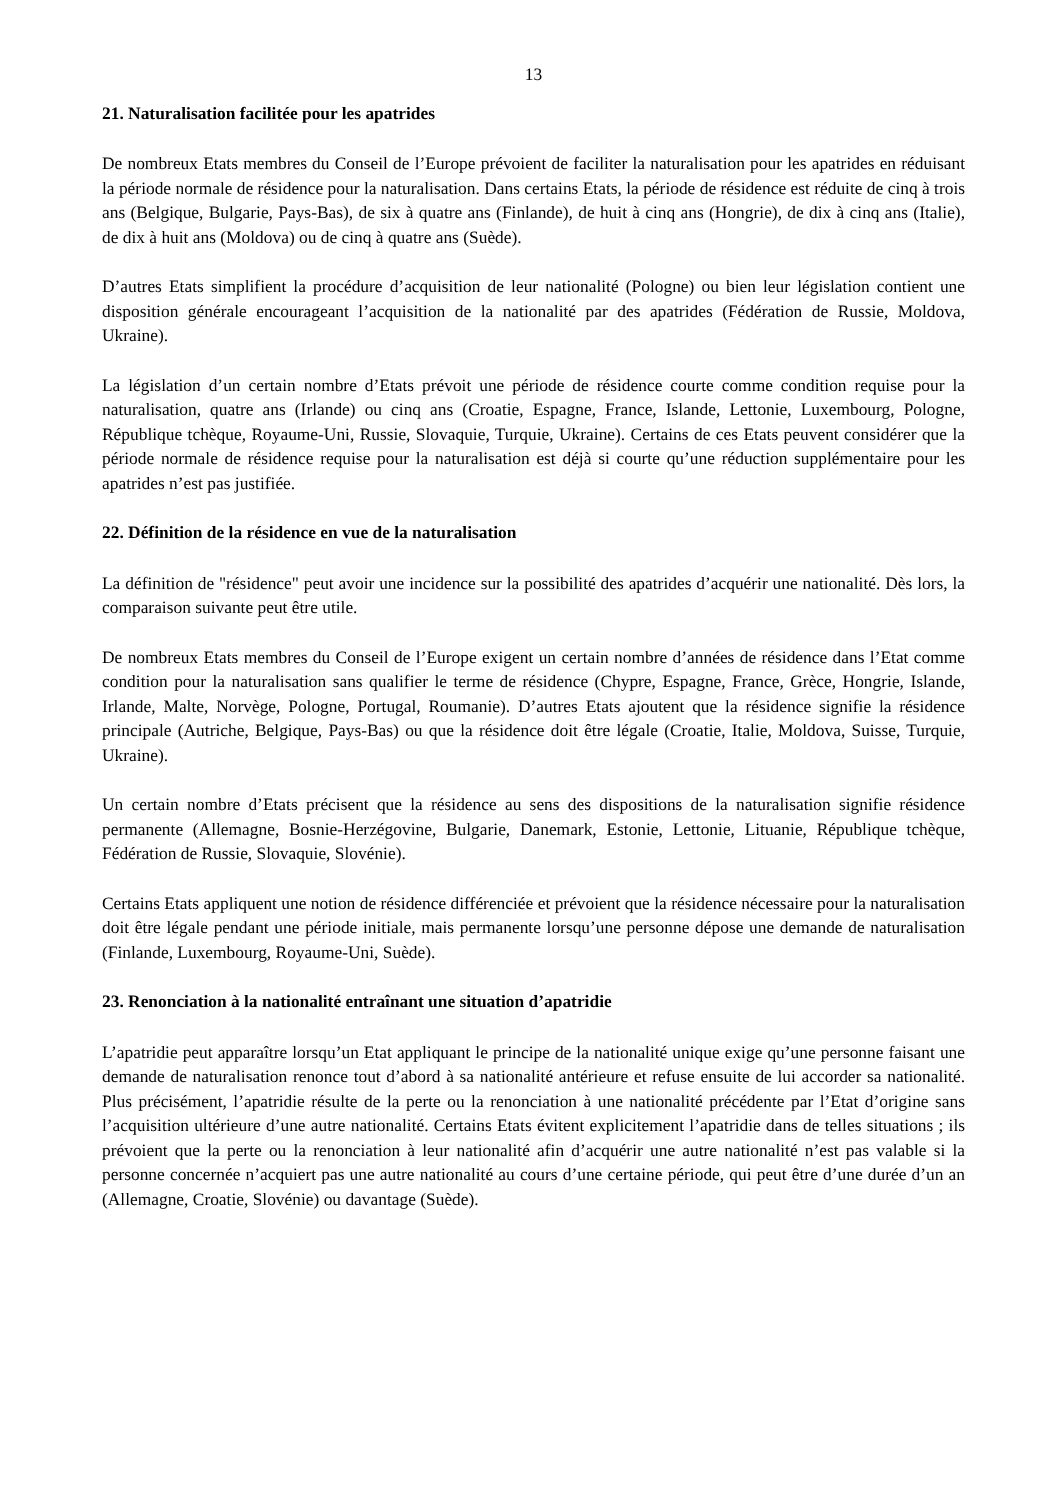13
21. Naturalisation facilitée pour les apatrides
De nombreux Etats membres du Conseil de l’Europe prévoient de faciliter la naturalisation pour les apatrides en réduisant la période normale de résidence pour la naturalisation. Dans certains Etats, la période de résidence est réduite de cinq à trois ans (Belgique, Bulgarie, Pays-Bas), de six à quatre ans (Finlande), de huit à cinq ans (Hongrie), de dix à cinq ans (Italie), de dix à huit ans (Moldova) ou de cinq à quatre ans (Suède).
D’autres Etats simplifient la procédure d’acquisition de leur nationalité (Pologne) ou bien leur législation contient une disposition générale encourageant l’acquisition de la nationalité par des apatrides (Fédération de Russie, Moldova, Ukraine).
La législation d’un certain nombre d’Etats prévoit une période de résidence courte comme condition requise pour la naturalisation, quatre ans (Irlande) ou cinq ans (Croatie, Espagne, France, Islande, Lettonie, Luxembourg, Pologne, République tchèque, Royaume-Uni, Russie, Slovaquie, Turquie, Ukraine). Certains de ces Etats peuvent considérer que la période normale de résidence requise pour la naturalisation est déjà si courte qu’une réduction supplémentaire pour les apatrides n’est pas justifiée.
22. Définition de la résidence en vue de la naturalisation
La définition de "résidence" peut avoir une incidence sur la possibilité des apatrides d’acquérir une nationalité. Dès lors, la comparaison suivante peut être utile.
De nombreux Etats membres du Conseil de l’Europe exigent un certain nombre d’années de résidence dans l’Etat comme condition pour la naturalisation sans qualifier le terme de résidence (Chypre, Espagne, France, Grèce, Hongrie, Islande, Irlande, Malte, Norvège, Pologne, Portugal, Roumanie). D’autres Etats ajoutent que la résidence signifie la résidence principale (Autriche, Belgique, Pays-Bas) ou que la résidence doit être légale (Croatie, Italie, Moldova, Suisse, Turquie, Ukraine).
Un certain nombre d’Etats précisent que la résidence au sens des dispositions de la naturalisation signifie résidence permanente (Allemagne, Bosnie-Herzégovine, Bulgarie, Danemark, Estonie, Lettonie, Lituanie, République tchèque, Fédération de Russie, Slovaquie, Slovénie).
Certains Etats appliquent une notion de résidence différenciée et prévoient que la résidence nécessaire pour la naturalisation doit être légale pendant une période initiale, mais permanente lorsqu’une personne dépose une demande de naturalisation (Finlande, Luxembourg, Royaume-Uni, Suède).
23. Renonciation à la nationalité entraînant une situation d’apatridie
L’apatridie peut apparaître lorsqu’un Etat appliquant le principe de la nationalité unique exige qu’une personne faisant une demande de naturalisation renonce tout d’abord à sa nationalité antérieure et refuse ensuite de lui accorder sa nationalité. Plus précisément, l’apatridie résulte de la perte ou la renonciation à une nationalité précédente par l’Etat d’origine sans l’acquisition ultérieure d’une autre nationalité. Certains Etats évitent explicitement l’apatridie dans de telles situations ; ils prévoient que la perte ou la renonciation à leur nationalité afin d’acquérir une autre nationalité n’est pas valable si la personne concernée n’acquiert pas une autre nationalité au cours d’une certaine période, qui peut être d’une durée d’un an (Allemagne, Croatie, Slovénie) ou davantage (Suède).